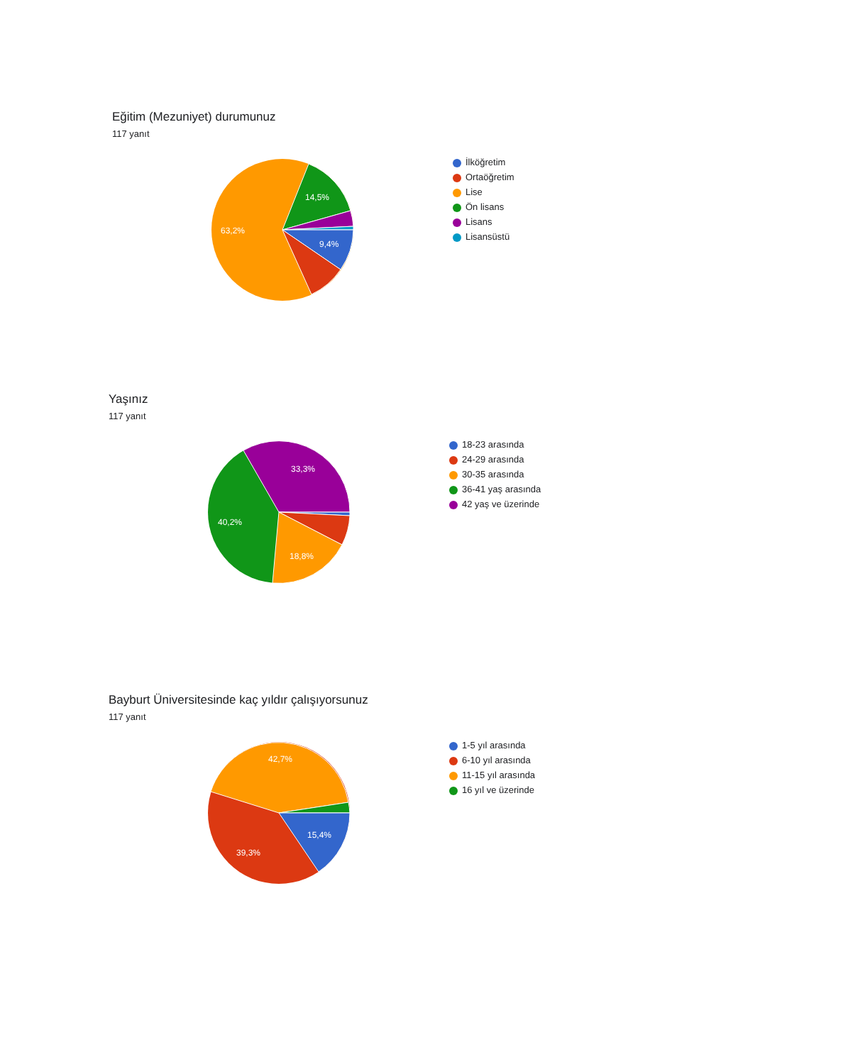Eğitim (Mezuniyet) durumunuz
117 yanıt
14,5%
63,2%
9,4%
İlköğretim
Ortaöğretim
Lise
Ön lisans
Lisans
Lisansüstü
Yaşınız
117 yanıt
33,3%
40,2%
18,8%
18-23 arasında
24-29 arasında
30-35 arasında
36-41 yaş arasında
42 yaş ve üzerinde
Bayburt Üniversitesinde kaç yıldır çalışıyorsunuz
117 yanıt
42,7%
15,4%
39,3%
1-5 yıl arasında
6-10 yıl arasında
11-15 yıl arasında
16 yıl ve üzerinde